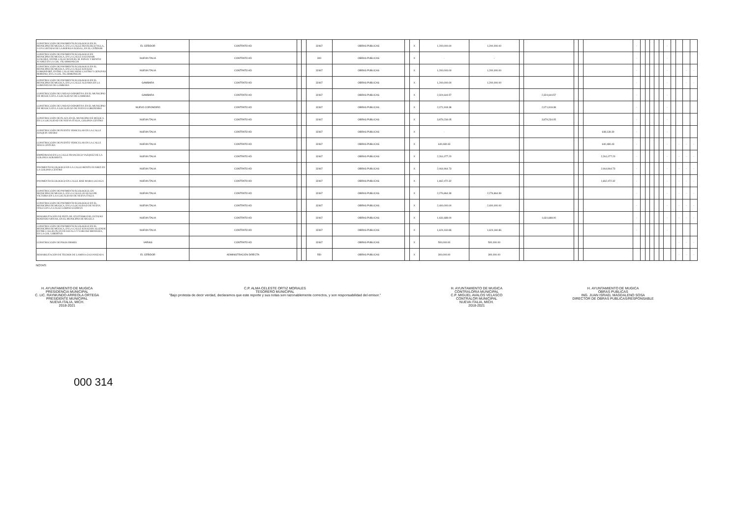| CONSTRUCCIÓN DE PAVIMENTO ECOLOGICO EN EL MUNICIPIO DE MUGICA, EN LA CALLE FRANCISCO VILLA, A UN COSTADO DE LA BODEGA EGIDAL, EN EL CEÑIDOR | EL CEÑIDOR | CONTRATO AD | | | 32467 | OBRAS PUBLICAS | | X | 1,200,000.00 | 1,200,000.00 | | | | | | - | | | | | | - | | | | |
| CONSTRUCCIÓN DE PAVIMENTO ECOLOGICO EN MUNICIPIO DE MUGICA, EN LA CALLE SALVADOR SANCHEZ, ENTRE CALLE MANUEL M. PONCE Y BENITO JUAREZ EN LA COL. FILARMONICOS | NUEVA ITALIA | CONTRATO AD | | | 300 | OBRAS PUBLICAS | | X | - | - | | | | | | - | | | | | | - | | | | |
| CONSTRUCCIÓN DE PAVIMENTO ECOLOGICO EN EL MUNICIPIO DE MUGICA, EN LA CALLE IGNACIO COMONFORT, ENTRE CALLE RICARDO CASTRO Y GENOVIO MORENO, EN LA COL. FILARMONICOS | NUEVA ITALIA | CONTRATO AD | | | 32467 | OBRAS PUBLICAS | | X | 1,200,000.00 | 1,200,000.00 | | | | | | - | | | | | | - | | | - | - |
| CONSTRUCCIÓN DE PAVIMENTO ECOLOGICO EN EL MUNICIPIO DE MUGICA, EN LA CALLE ALDAMA EN LA COMUNIDAD DE GAMBARA | GAMBARA | CONTRATO AD | | | 32467 | OBRAS PUBLICAS | | X | 1,200,000.00 | 1,200,000.00 | | | | | | - | | | | | | - | | | - | - |
| CONSTRUCCIÓN DE UNIDAD DEPORTIVA EN EL MUNICIPIO DE MÚGICA EN LA LOCALIDAD DE GAMBARA | GAMBARA | CONTRATO AD | | | 32467 | OBRAS PUBLICAS | | X | 2,324,644.57 | | | 2,324,644.57 | | | | - | | | | | | - | | | | |
| CONSTRUCCIÓN DE UNIDAD DEPORTIVA EN EL MUNICIPIO DE MUGICA EN LA LOCALIDAD DE NUEVO CORONDIRO | NUEVO CORONDIRO | CONTRATO AD | | | 32467 | OBRAS PUBLICAS | | X | 2,071,918.38 | | | 2,071,918.38 | | | | - | | | | | | - | | | | |
| CONSTRUCCIÓN DE PLAZA EN EL MUNICIPIO DE MÚGICA EN LA LOCALIDAD DE NUEVA ITALIA, COLONIA CENTRO | NUEVA ITALIA | CONTRATO AD | | | 32467 | OBRAS PUBLICAS | | X | 3,879,234.05 | | | 3,879,234.05 | | | | - | | | | | | - | | | | |
| CONSTRUCCIÓN DE PUENTE VEHICULAR EN LA CALLE JOAQUIN AMARO | NUEVA ITALIA | CONTRATO AD | | | 32467 | OBRAS PUBLICAS | | X | - | | | | | | 648,139.30 | - | | | | | | - | | | | |
| CONSTRUCCIÓN DE PUENTE VEHICULAR EN LA CALLE JESUS CINTURA | NUEVA ITALIA | CONTRATO AD | | | 32467 | OBRAS PUBLICAS | | X | 640,480.43 | | | | | | 640,480.43 | - | | | | | | - | | - | - | - |
| EMPEDRADO EN LA CALLE FRANCISCO VAZQUEZ DE LA COLONIA AGRARISTA | NUEVA ITALIA | CONTRATO AD | | | 32467 | OBRAS PUBLICAS | | X | 2,261,077.20 | | | | | | 2,261,077.20 | - | | | | | | - | | - | - | - |
| PAVIMENTO ECOLOGICO EN LA CALLE BENITO JUAREZ EN LA COLONIA CENTRO | NUEVA ITALIA | CONTRATO AD | | | 32467 | OBRAS PUBLICAS | | X | 2,064,964.73 | | | | | | 2,064,964.73 | - | | | | | | - | | - | - | - |
| PAVIMENTO ECOLOGICO EN CALLE JOSE MARIA LICIAGA | NUEVA ITALIA | CONTRATO AD | | | 32467 | OBRAS PUBLICAS | | X | 1,662,472.32 | | | | | | 1,662,472.32 | - | | | | | | - | | - | - | - |
| CONSTRUCCIÓN DE PAVIMENTO ECOLOGICO, EN MUNICIPIO DE MUGICA, EN LA CALLE GUADALUPE VICTORIA EN LAA LOCALIDAD DE NUEVA ITALIA | NUEVA ITALIA | CONTRATO AD | | | 32467 | OBRAS PUBLICAS | | X | 2,276,864.39 | 2,276,864.39 | | | | | | - | | | | | | - | | - | - | - |
| CONSTRUCCIÓN DE PAVIMENTO ECOLOGICO EN EL MUNICIPIO DE MUGICA, EN LA LOCALIDAD DE NUEVA ITALIA EN LA CALLE GABINO GUZMAN | NUEVA ITALIA | CONTRATO AD | | | 32467 | OBRAS PUBLICAS | | X | 2,400,000.00 | 2,400,000.00 | | | | | | - | | | | | | - | | - | - | - |
| REHABILITACIÓN DE PISTA DE ATLETISMO DEL ESTADIO ROSENDO ARNAIS, EN EL MUNICIPIO DE MUGICA | NUEVA ITALIA | CONTRATO AD | | | 32467 | OBRAS PUBLICAS | | X | 1,631,688.00 | | | 1,631,688.00 | | | | - | | | | | | - | | - | - | - |
| CONSTRUCCIÓN DE PAVIMENTO ECOLOGICO EN EL MUNICIPIO DE MÚGICA, EN LA CALLE IGNACION ALLENDE ENTRE CALLES PLAN DE IGUALA Y NARCISO MENDOZA, EN LA COL. LIBERTAD. | NUEVA ITALIA | CONTRATO AD | | | 32467 | OBRAS PUBLICAS | | X | 1,624,160.86 | 1,624,160.86 | | | | | | - | | | | | | - | | | | |
| CONSTRUCCIÓN DE PISOS FIRMES | VARIAS | CONTRATO AD | | | 32467 | OBRAS PUBLICAS | | X | 500,000.00 | 500,000.00 | | | | | | | | | | | | | | - | - | - |
| REHABILITACIÓN DE TECHOS DE LAMINA GALVANIZADA | EL CEÑIDOR | ADMINISTRACIÓN DIRECTA | | | 550 | OBRAS PUBLICAS | | X | 300,000.00 | 300,000.00 | | | | | | | | | | | | | | - | - | - |
NOTAS:
H. AYUNTAMIENTO DE MUGICA
PRESIDENCIA MUNICIPAL
C. LIC. RAYMUNDO ARREOLA ORTEGA
PRESIDENTE MUNICIPAL
NUEVA ITALIA, MICH.
2018-2021
C.P. ALMA CELESTE ORTIZ MORALES
TESORERO MUNICIPAL
"Bajo protesta de decir verdad, declaramos que este reporte y sus notas son razonablemente correctos, y son responsabilidad del emisor."
H. AYUNTAMIENTO DE MUGICA
CONTRALORIA MUNICIPAL
C.P. MIGUEL AVALOS VELASCO
CONTRALOR MUNICIPAL
NUEVA ITALIA, MICH.
2018-2021
H. AYUNTAMIENTO DE MUGICA
OBRAS PUBLICAS
ING. JUAN ISRAEL MAGDALENO SOSA
DIRECTOR DE OBRAS PUBLICAS/RESPONSABLE
000 314